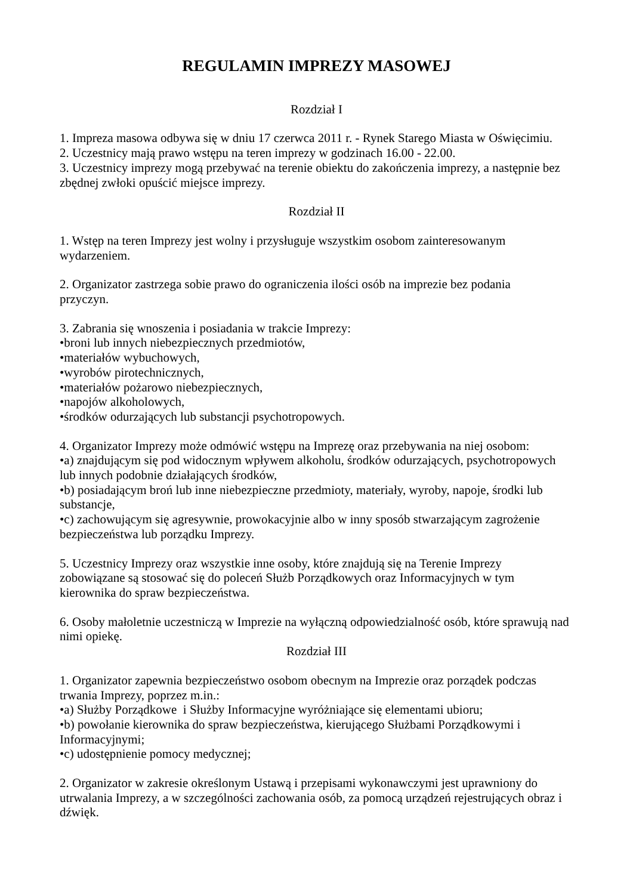REGULAMIN IMPREZY MASOWEJ
Rozdział I
1. Impreza masowa odbywa się w dniu 17 czerwca 2011 r. - Rynek Starego Miasta w Oświęcimiu.
2. Uczestnicy mają prawo wstępu na teren imprezy w godzinach 16.00 - 22.00.
3. Uczestnicy imprezy mogą przebywać na terenie obiektu do zakończenia imprezy, a następnie bez zbędnej zwłoki opuścić miejsce imprezy.
Rozdział II
1. Wstęp na teren Imprezy jest wolny i przysługuje wszystkim osobom zainteresowanym
wydarzeniem.
2. Organizator zastrzega sobie prawo do ograniczenia ilości osób na imprezie bez podania
przyczyn.
3. Zabrania się wnoszenia i posiadania w trakcie Imprezy:
•broni lub innych niebezpiecznych przedmiotów,
•materiałów wybuchowych,
•wyrobów pirotechnicznych,
•materiałów pożarowo niebezpiecznych,
•napojów alkoholowych,
•środków odurzających lub substancji psychotropowych.
4. Organizator Imprezy może odmówić wstępu na Imprezę oraz przebywania na niej osobom:
•a) znajdującym się pod widocznym wpływem alkoholu, środków odurzających, psychotropowych lub innych podobnie działających środków,
•b) posiadającym broń lub inne niebezpieczne przedmioty, materiały, wyroby, napoje, środki lub substancje,
•c) zachowującym się agresywnie, prowokacyjnie albo w inny sposób stwarzającym zagrożenie bezpieczeństwa lub porządku Imprezy.
5. Uczestnicy Imprezy oraz wszystkie inne osoby, które znajdują się na Terenie Imprezy
zobowiązane są stosować się do poleceń Służb Porządkowych oraz Informacyjnych w tym
kierownika do spraw bezpieczeństwa.
6. Osoby małoletnie uczestniczą w Imprezie na wyłączną odpowiedzialność osób, które sprawują nad nimi opiekę.
Rozdział III
1. Organizator zapewnia bezpieczeństwo osobom obecnym na Imprezie oraz porządek podczas
trwania Imprezy, poprzez m.in.:
•a) Służby Porządkowe i Służby Informacyjne wyróżniające się elementami ubioru;
•b) powołanie kierownika do spraw bezpieczeństwa, kierującego Służbami Porządkowymi i
Informacyjnymi;
•c) udostępnienie pomocy medycznej;
2. Organizator w zakresie określonym Ustawą i przepisami wykonawczymi jest uprawniony do utrwalania Imprezy, a w szczególności zachowania osób, za pomocą urządzeń rejestrujących obraz i dźwięk.